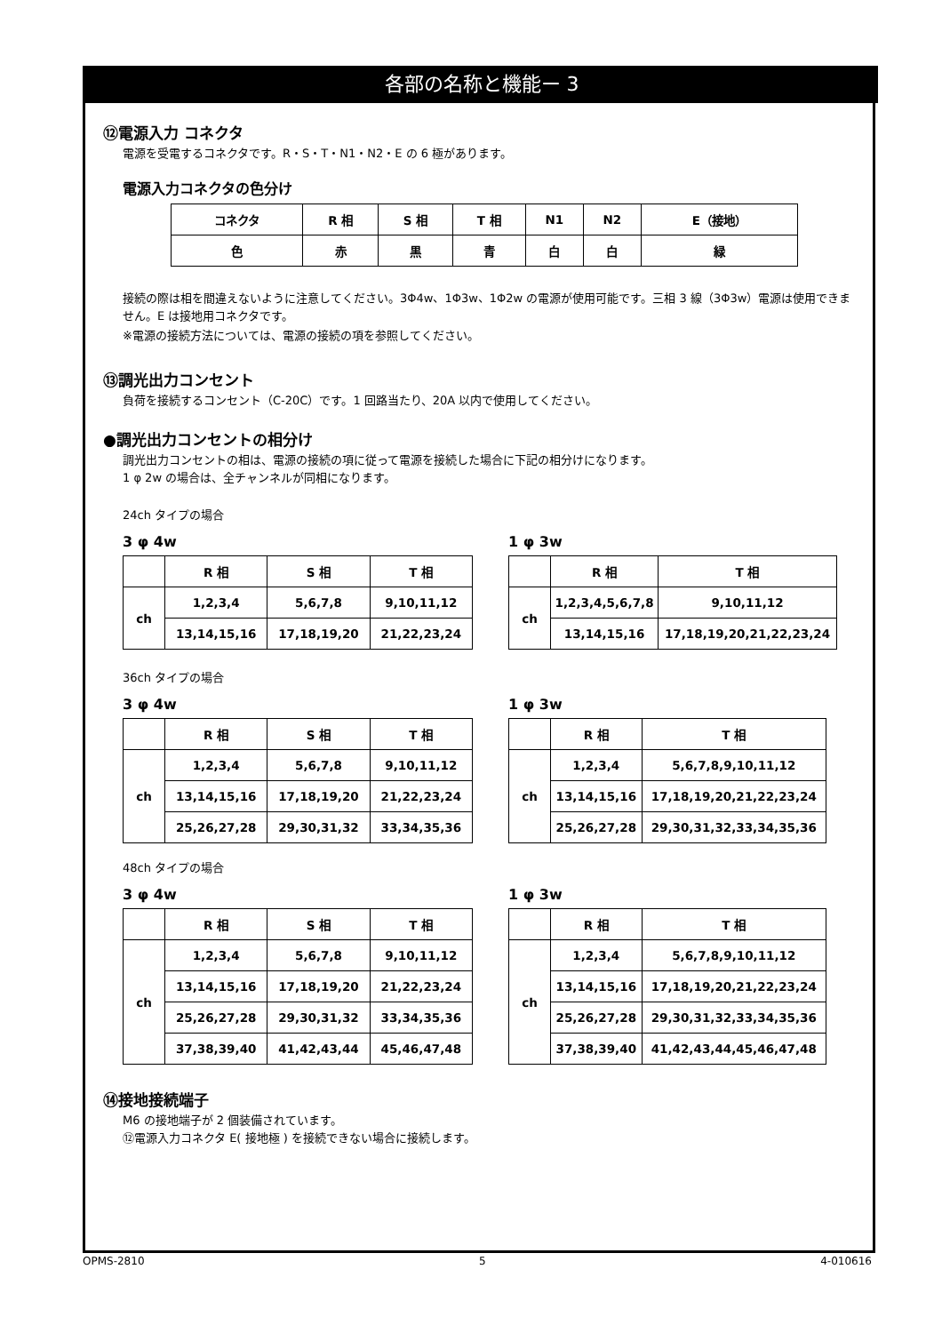各部の名称と機能ー 3
⑫電源入力 コネクタ
電源を受電するコネクタです。R・S・T・N1・N2・E の 6 極があります。
電源入力コネクタの色分け
| コネクタ | R 相 | S 相 | T 相 | N1 | N2 | E（接地） |
| 色 | 赤 | 黒 | 青 | 白 | 白 | 緑 |
接続の際は相を間違えないように注意してください。3Φ4w、1Φ3w、1Φ2w の電源が使用可能です。三相 3 線（3Φ3w）電源は使用できません。E は接地用コネクタです。
※電源の接続方法については、電源の接続の項を参照してください。
⑬調光出力コンセント
負荷を接続するコンセント（C-20C）です。1 回路当たり、20A 以内で使用してください。
●調光出力コンセントの相分け
調光出力コンセントの相は、電源の接続の項に従って電源を接続した場合に下記の相分けになります。
1 φ 2w の場合は、全チャンネルが同相になります。
24ch タイプの場合
3 φ 4w
| | R 相 | S 相 | T 相 |
| ch | 1,2,3,4 | 5,6,7,8 | 9,10,11,12 |
| | 13,14,15,16 | 17,18,19,20 | 21,22,23,24 |
1 φ 3w
| | R 相 | | T 相 |
| ch | 1,2,3,4,5,6,7,8 | | 9,10,11,12 |
| | 13,14,15,16 | 17,18,19,20,21,22,23,24 | |
36ch タイプの場合
3 φ 4w
| | R 相 | S 相 | T 相 |
| ch | 1,2,3,4 | 5,6,7,8 | 9,10,11,12 |
| | 13,14,15,16 | 17,18,19,20 | 21,22,23,24 |
| | 25,26,27,28 | 29,30,31,32 | 33,34,35,36 |
1 φ 3w
| | R 相 | T 相 |
| ch | 1,2,3,4 | 5,6,7,8,9,10,11,12 |
| | 13,14,15,16 | 17,18,19,20,21,22,23,24 |
| | 25,26,27,28 | 29,30,31,32,33,34,35,36 |
48ch タイプの場合
3 φ 4w
| | R 相 | S 相 | T 相 |
| ch | 1,2,3,4 | 5,6,7,8 | 9,10,11,12 |
| | 13,14,15,16 | 17,18,19,20 | 21,22,23,24 |
| | 25,26,27,28 | 29,30,31,32 | 33,34,35,36 |
| | 37,38,39,40 | 41,42,43,44 | 45,46,47,48 |
1 φ 3w
| | R 相 | T 相 |
| ch | 1,2,3,4 | 5,6,7,8,9,10,11,12 |
| | 13,14,15,16 | 17,18,19,20,21,22,23,24 |
| | 25,26,27,28 | 29,30,31,32,33,34,35,36 |
| | 37,38,39,40 | 41,42,43,44,45,46,47,48 |
⑭接地接続端子
M6 の接地端子が 2 個装備されています。
⑫電源入力コネクタ E( 接地極 ) を接続できない場合に接続します。
OPMS-2810 5 4-010616